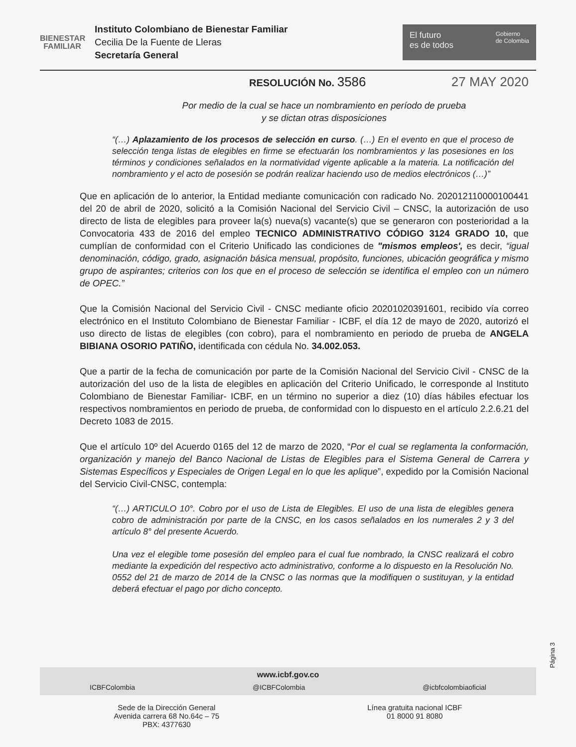BIENESTAR
FAMILIAR
Instituto Colombiano de Bienestar Familiar
Cecilia De la Fuente de Lleras
Secretaría General
El futuro
es de todos Gobierno
de Colombia
RESOLUCIÓN No. 3586 27 MAY 2020
Por medio de la cual se hace un nombramiento en período de prueba
y se dictan otras disposiciones
“(…) Aplazamiento de los procesos de selección en curso. (…) En el evento en que el proceso de selección tenga listas de elegibles en firme se efectuarán los nombramientos y las posesiones en los términos y condiciones señalados en la normatividad vigente aplicable a la materia. La notificación del nombramiento y el acto de posesión se podrán realizar haciendo uso de medios electrónicos (…)”
Que en aplicación de lo anterior, la Entidad mediante comunicación con radicado No. 202012110000100441 del 20 de abril de 2020, solicitó a la Comisión Nacional del Servicio Civil – CNSC, la autorización de uso directo de lista de elegibles para proveer la(s) nueva(s) vacante(s) que se generaron con posterioridad a la Convocatoria 433 de 2016 del empleo TECNICO ADMINISTRATIVO CÓDIGO 3124 GRADO 10, que cumplían de conformidad con el Criterio Unificado las condiciones de "mismos empleos', es decir, “igual denominación, código, grado, asignación básica mensual, propósito, funciones, ubicación geográfica y mismo grupo de aspirantes; criterios con los que en el proceso de selección se identifica el empleo con un número de OPEC.”
Que la Comisión Nacional del Servicio Civil - CNSC mediante oficio 20201020391601, recibido vía correo electrónico en el Instituto Colombiano de Bienestar Familiar - ICBF, el día 12 de mayo de 2020, autorizó el uso directo de listas de elegibles (con cobro), para el nombramiento en periodo de prueba de ANGELA BIBIANA OSORIO PATIÑO, identificada con cédula No. 34.002.053.
Que a partir de la fecha de comunicación por parte de la Comisión Nacional del Servicio Civil - CNSC de la autorización del uso de la lista de elegibles en aplicación del Criterio Unificado, le corresponde al Instituto Colombiano de Bienestar Familiar- ICBF, en un término no superior a diez (10) días hábiles efectuar los respectivos nombramientos en periodo de prueba, de conformidad con lo dispuesto en el artículo 2.2.6.21 del Decreto 1083 de 2015.
Que el artículo 10º del Acuerdo 0165 del 12 de marzo de 2020, “Por el cual se reglamenta la conformación, organización y manejo del Banco Nacional de Listas de Elegibles para el Sistema General de Carrera y Sistemas Específicos y Especiales de Origen Legal en lo que les aplique”, expedido por la Comisión Nacional del Servicio Civil-CNSC, contempla:
“(…) ARTICULO 10°. Cobro por el uso de Lista de Elegibles. El uso de una lista de elegibles genera cobro de administración por parte de la CNSC, en los casos señalados en los numerales 2 y 3 del artículo 8° del presente Acuerdo.
Una vez el elegible tome posesión del empleo para el cual fue nombrado, la CNSC realizará el cobro mediante la expedición del respectivo acto administrativo, conforme a lo dispuesto en la Resolución No. 0552 del 21 de marzo de 2014 de la CNSC o las normas que la modifiquen o sustituyan, y la entidad deberá efectuar el pago por dicho concepto.
Página 3
www.icbf.gov.co
ICBFColombia @ICBFColombia @icbfcolombiaoficial
Sede de la Dirección General
Avenida carrera 68 No.64c – 75
PBX: 4377630
Línea gratuita nacional ICBF
01 8000 91 8080